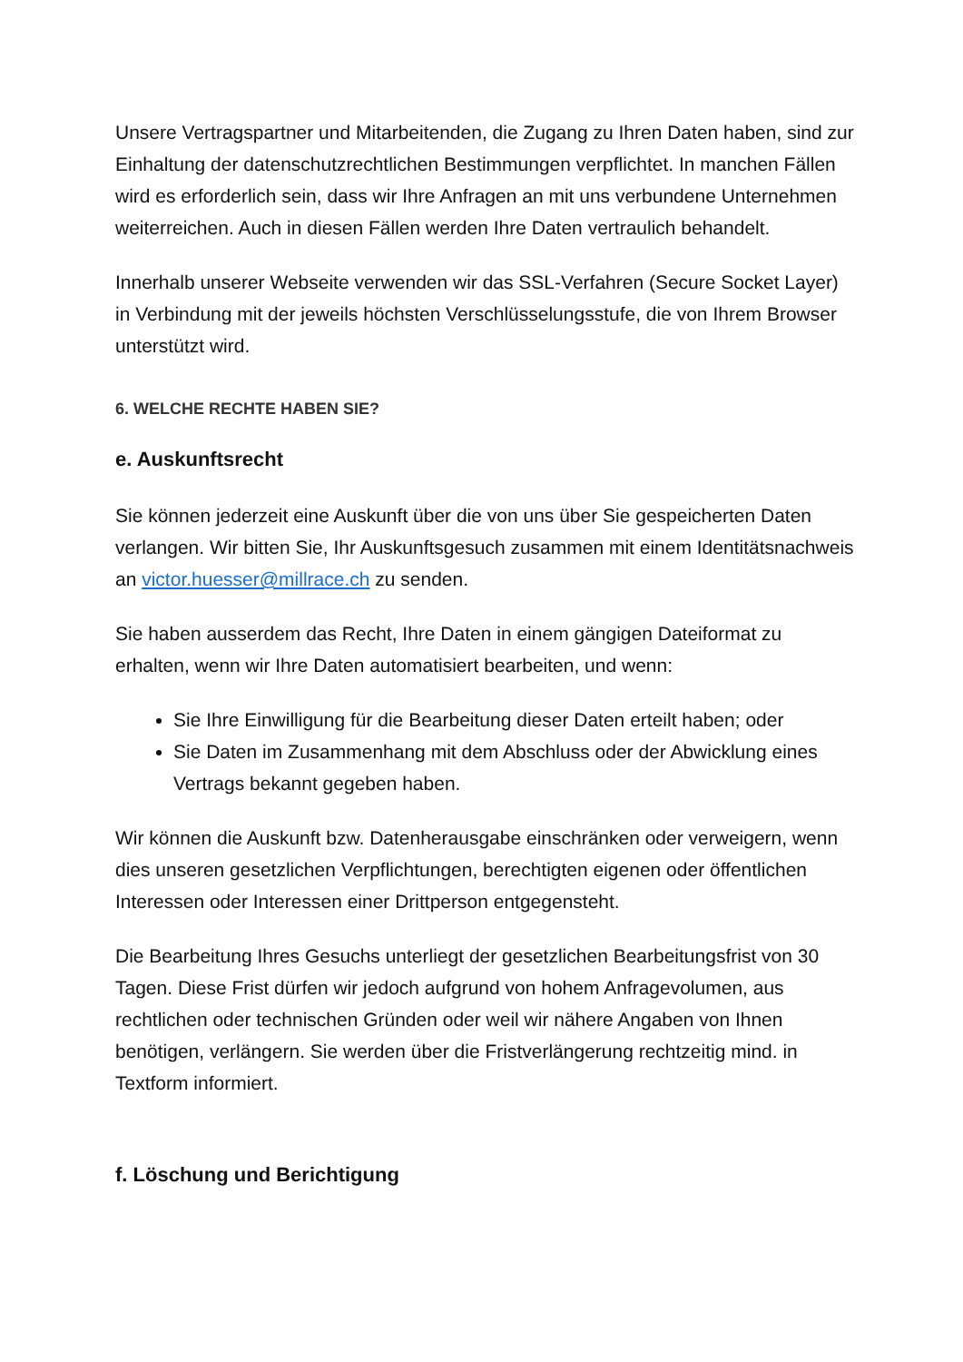Unsere Vertragspartner und Mitarbeitenden, die Zugang zu Ihren Daten haben, sind zur Einhaltung der datenschutzrechtlichen Bestimmungen verpflichtet. In manchen Fällen wird es erforderlich sein, dass wir Ihre Anfragen an mit uns verbundene Unternehmen weiterreichen. Auch in diesen Fällen werden Ihre Daten vertraulich behandelt.
Innerhalb unserer Webseite verwenden wir das SSL-Verfahren (Secure Socket Layer) in Verbindung mit der jeweils höchsten Verschlüsselungsstufe, die von Ihrem Browser unterstützt wird.
6. WELCHE RECHTE HABEN SIE?
e. Auskunftsrecht
Sie können jederzeit eine Auskunft über die von uns über Sie gespeicherten Daten verlangen. Wir bitten Sie, Ihr Auskunftsgesuch zusammen mit einem Identitätsnachweis an victor.huesser@millrace.ch zu senden.
Sie haben ausserdem das Recht, Ihre Daten in einem gängigen Dateiformat zu erhalten, wenn wir Ihre Daten automatisiert bearbeiten, und wenn:
Sie Ihre Einwilligung für die Bearbeitung dieser Daten erteilt haben; oder
Sie Daten im Zusammenhang mit dem Abschluss oder der Abwicklung eines Vertrags bekannt gegeben haben.
Wir können die Auskunft bzw. Datenherausgabe einschränken oder verweigern, wenn dies unseren gesetzlichen Verpflichtungen, berechtigten eigenen oder öffentlichen Interessen oder Interessen einer Drittperson entgegensteht.
Die Bearbeitung Ihres Gesuchs unterliegt der gesetzlichen Bearbeitungsfrist von 30 Tagen. Diese Frist dürfen wir jedoch aufgrund von hohem Anfragevolumen, aus rechtlichen oder technischen Gründen oder weil wir nähere Angaben von Ihnen benötigen, verlängern. Sie werden über die Fristverlängerung rechtzeitig mind. in Textform informiert.
f. Löschung und Berichtigung